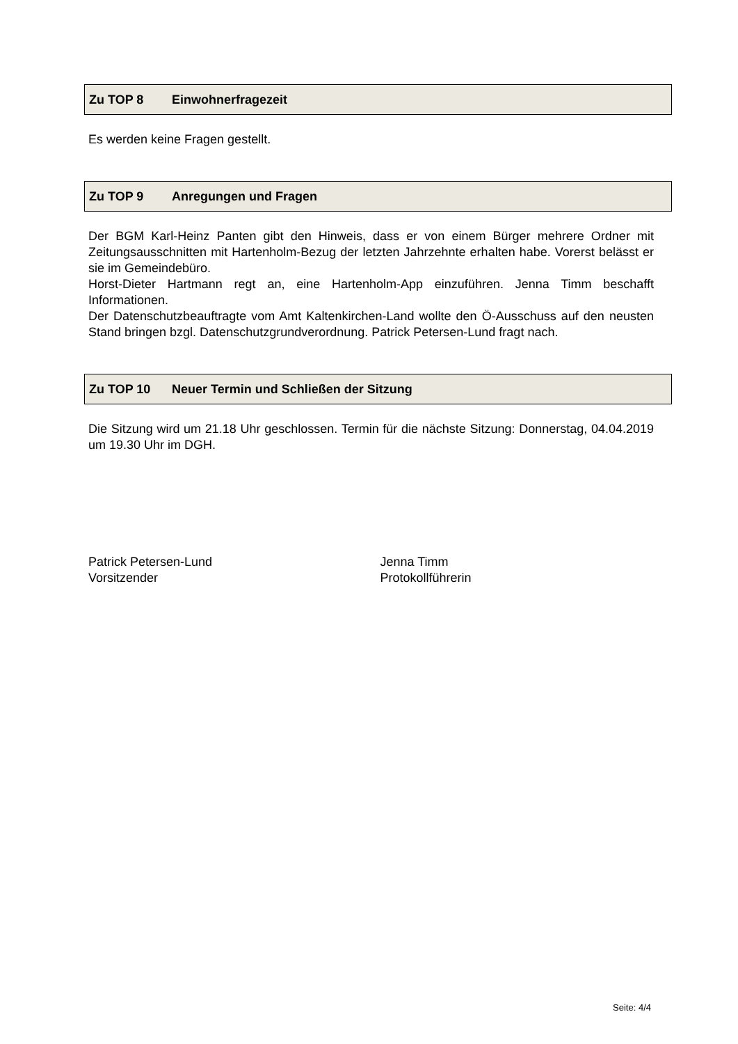Zu TOP 8 Einwohnerfragezeit
Es werden keine Fragen gestellt.
Zu TOP 9 Anregungen und Fragen
Der BGM Karl-Heinz Panten gibt den Hinweis, dass er von einem Bürger mehrere Ordner mit Zeitungsausschnitten mit Hartenholm-Bezug der letzten Jahrzehnte erhalten habe. Vorerst belässt er sie im Gemeindebüro.
Horst-Dieter Hartmann regt an, eine Hartenholm-App einzuführen. Jenna Timm beschafft Informationen.
Der Datenschutzbeauftragte vom Amt Kaltenkirchen-Land wollte den Ö-Ausschuss auf den neusten Stand bringen bzgl. Datenschutzgrundverordnung. Patrick Petersen-Lund fragt nach.
Zu TOP 10 Neuer Termin und Schließen der Sitzung
Die Sitzung wird um 21.18 Uhr geschlossen. Termin für die nächste Sitzung: Donnerstag, 04.04.2019 um 19.30 Uhr im DGH.
Patrick Petersen-Lund
Vorsitzender
Jenna Timm
Protokollführerin
Seite: 4/4